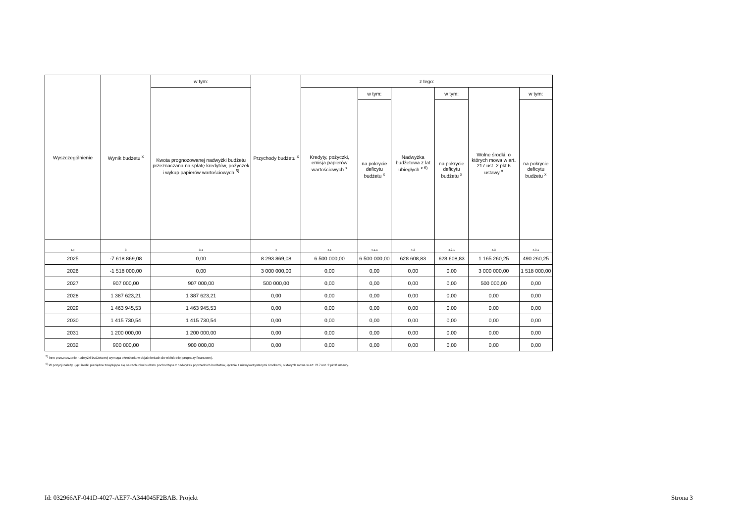| Wyszczególnienie | Wynik budżetu <sup>x</sup> | w tym: | Przychody budżetu <sup>x</sup> | z tego: | | | | | |
| --- | --- | --- | --- | --- | --- | --- | --- | --- | --- |
| | | Kwota prognozowanej nadwyżki budżetu przeznaczana na spłatę kredytów, pożyczek i wykup papierów wartościowych <sup>5)</sup> | | Kredyty, pożyczki, emisja papierów wartościowych <sup>x</sup> | w tym: | Nadwyżka budżetowa z lat ubiegłych <sup>x 6)</sup> | w tym: | Wolne środki, o których mowa w art. 217 ust. 2 pkt 6 ustawy <sup>x</sup> | w tym: |
| | | | | | na pokrycie deficytu budżetu <sup>x</sup> | | na pokrycie deficytu budżetu <sup>x</sup> | | na pokrycie deficytu budżetu <sup>x</sup> |
| Lp | 3 | 3.1 | 4 | 4.1 | 4.1.1 | 4.2 | 4.2.1 | 4.3 | 4.3.1 |
| 2025 | -7 618 869,08 | 0,00 | 8 293 869,08 | 6 500 000,00 | 6 500 000,00 | 628 608,83 | 628 608,83 | 1 165 260,25 | 490 260,25 |
| 2026 | -1 518 000,00 | 0,00 | 3 000 000,00 | 0,00 | 0,00 | 0,00 | 0,00 | 3 000 000,00 | 1 518 000,00 |
| 2027 | 907 000,00 | 907 000,00 | 500 000,00 | 0,00 | 0,00 | 0,00 | 0,00 | 500 000,00 | 0,00 |
| 2028 | 1 387 623,21 | 1 387 623,21 | 0,00 | 0,00 | 0,00 | 0,00 | 0,00 | 0,00 | 0,00 |
| 2029 | 1 463 945,53 | 1 463 945,53 | 0,00 | 0,00 | 0,00 | 0,00 | 0,00 | 0,00 | 0,00 |
| 2030 | 1 415 730,54 | 1 415 730,54 | 0,00 | 0,00 | 0,00 | 0,00 | 0,00 | 0,00 | 0,00 |
| 2031 | 1 200 000,00 | 1 200 000,00 | 0,00 | 0,00 | 0,00 | 0,00 | 0,00 | 0,00 | 0,00 |
| 2032 | 900 000,00 | 900 000,00 | 0,00 | 0,00 | 0,00 | 0,00 | 0,00 | 0,00 | 0,00 |
<sup>5)</sup> Inne przeznaczenie nadwyżki budżetowej wymaga określenia w objaśnieniach do wieloletniej prognozy finansowej.
<sup>6)</sup> W pozycji należy ująć środki pieniężne znajdujące się na rachunku budżetu pochodzące z nadwyżek poprzednich budżetów, łącznie z niewykorzystanymi środkami, o których mowa w art. 217 ust. 2 pkt 8 ustawy.
Id: 032966AF-041D-4027-AEF7-A344045F2BAB. Projekt
Strona 3